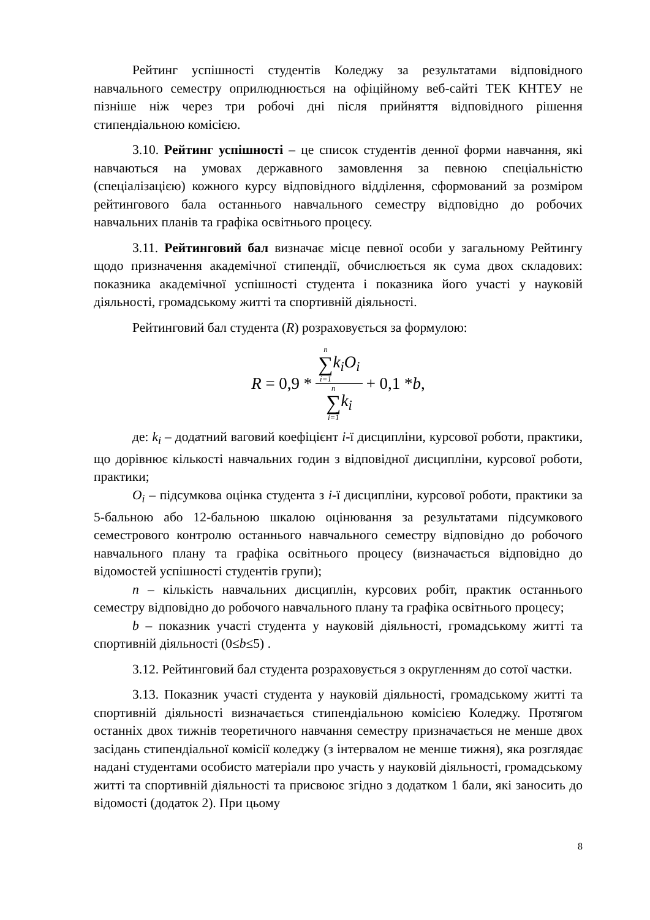Рейтинг успішності студентів Коледжу за результатами відповідного навчального семестру оприлюднюється на офіційному веб-сайті ТЕК КНТЕУ не пізніше ніж через три робочі дні після прийняття відповідного рішення стипендіальною комісією.
3.10. Рейтинг успішності – це список студентів денної форми навчання, які навчаються на умовах державного замовлення за певною спеціальністю (спеціалізацією) кожного курсу відповідного відділення, сформований за розміром рейтингового бала останнього навчального семестру відповідно до робочих навчальних планів та графіка освітнього процесу.
3.11. Рейтинговий бал визначає місце певної особи у загальному Рейтингу щодо призначення академічної стипендії, обчислюється як сума двох складових: показника академічної успішності студента і показника його участі у науковій діяльності, громадському житті та спортивній діяльності.
Рейтинговий бал студента (R) розраховується за формулою:
R = 0,9 * n
∑
i=1 k<sub>i</sub>O<sub>i</sub> n
∑
i=1 k<sub>i</sub> + 0,1 * b,
де: k<sub>i</sub> – додатний ваговий коефіцієнт i-ї дисципліни, курсової роботи, практики, що дорівнює кількості навчальних годин з відповідної дисципліни, курсової роботи, практики;
O<sub>i</sub> – підсумкова оцінка студента з i-ї дисципліни, курсової роботи, практики за 5-бальною або 12-бальною шкалою оцінювання за результатами підсумкового семестрового контролю останнього навчального семестру відповідно до робочого навчального плану та графіка освітнього процесу (визначається відповідно до відомостей успішності студентів групи);
n – кількість навчальних дисциплін, курсових робіт, практик останнього семестру відповідно до робочого навчального плану та графіка освітнього процесу;
b – показник участі студента у науковій діяльності, громадському житті та спортивній діяльності (0≤b≤5) .
3.12. Рейтинговий бал студента розраховується з округленням до сотої частки.
3.13. Показник участі студента у науковій діяльності, громадському житті та спортивній діяльності визначається стипендіальною комісією Коледжу. Протягом останніх двох тижнів теоретичного навчання семестру призначається не менше двох засідань стипендіальної комісії коледжу (з інтервалом не менше тижня), яка розглядає надані студентами особисто матеріали про участь у науковій діяльності, громадському житті та спортивній діяльності та присвоює згідно з додатком 1 бали, які заносить до відомості (додаток 2). При цьому
8